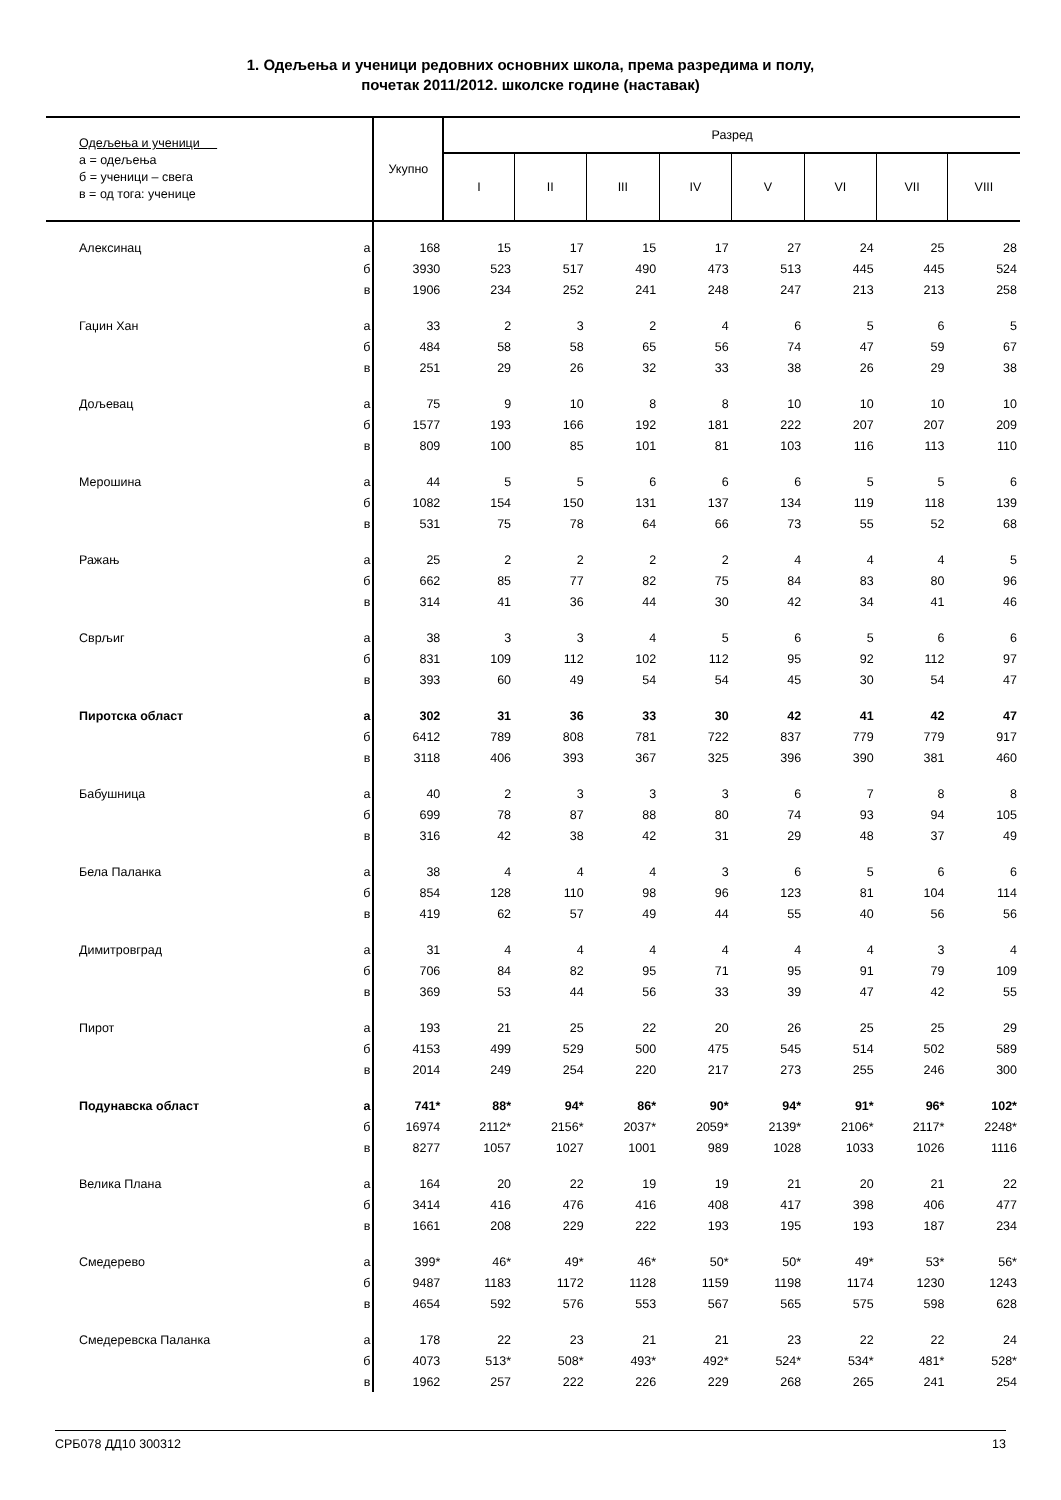1. Одељења и ученици редовних основних школа, према разредима и полу,
почетак 2011/2012. школске године (наставак)
| Одељења и ученици а = одељења б = ученици – свега в = од тога: ученице | | Укупно | Разред | | | | | | | |
| --- | --- | --- | --- | --- | --- | --- | --- | --- | --- | --- |
| | | | I | II | III | IV | V | VI | VII | VIII |
| Алексинац | а | 168 | 15 | 17 | 15 | 17 | 27 | 24 | 25 | 28 |
| | б | 3930 | 523 | 517 | 490 | 473 | 513 | 445 | 445 | 524 |
| | в | 1906 | 234 | 252 | 241 | 248 | 247 | 213 | 213 | 258 |
| Гаџин Хан | а | 33 | 2 | 3 | 2 | 4 | 6 | 5 | 6 | 5 |
| | б | 484 | 58 | 58 | 65 | 56 | 74 | 47 | 59 | 67 |
| | в | 251 | 29 | 26 | 32 | 33 | 38 | 26 | 29 | 38 |
| Дољевац | а | 75 | 9 | 10 | 8 | 8 | 10 | 10 | 10 | 10 |
| | б | 1577 | 193 | 166 | 192 | 181 | 222 | 207 | 207 | 209 |
| | в | 809 | 100 | 85 | 101 | 81 | 103 | 116 | 113 | 110 |
| Мерошина | а | 44 | 5 | 5 | 6 | 6 | 6 | 5 | 5 | 6 |
| | б | 1082 | 154 | 150 | 131 | 137 | 134 | 119 | 118 | 139 |
| | в | 531 | 75 | 78 | 64 | 66 | 73 | 55 | 52 | 68 |
| Ражањ | а | 25 | 2 | 2 | 2 | 2 | 4 | 4 | 4 | 5 |
| | б | 662 | 85 | 77 | 82 | 75 | 84 | 83 | 80 | 96 |
| | в | 314 | 41 | 36 | 44 | 30 | 42 | 34 | 41 | 46 |
| Сврљиг | а | 38 | 3 | 3 | 4 | 5 | 6 | 5 | 6 | 6 |
| | б | 831 | 109 | 112 | 102 | 112 | 95 | 92 | 112 | 97 |
| | в | 393 | 60 | 49 | 54 | 54 | 45 | 30 | 54 | 47 |
| Пиротска област | а | 302 | 31 | 36 | 33 | 30 | 42 | 41 | 42 | 47 |
| | б | 6412 | 789 | 808 | 781 | 722 | 837 | 779 | 779 | 917 |
| | в | 3118 | 406 | 393 | 367 | 325 | 396 | 390 | 381 | 460 |
| Бабушница | а | 40 | 2 | 3 | 3 | 3 | 6 | 7 | 8 | 8 |
| | б | 699 | 78 | 87 | 88 | 80 | 74 | 93 | 94 | 105 |
| | в | 316 | 42 | 38 | 42 | 31 | 29 | 48 | 37 | 49 |
| Бела Паланка | а | 38 | 4 | 4 | 4 | 3 | 6 | 5 | 6 | 6 |
| | б | 854 | 128 | 110 | 98 | 96 | 123 | 81 | 104 | 114 |
| | в | 419 | 62 | 57 | 49 | 44 | 55 | 40 | 56 | 56 |
| Димитровград | а | 31 | 4 | 4 | 4 | 4 | 4 | 4 | 3 | 4 |
| | б | 706 | 84 | 82 | 95 | 71 | 95 | 91 | 79 | 109 |
| | в | 369 | 53 | 44 | 56 | 33 | 39 | 47 | 42 | 55 |
| Пирот | а | 193 | 21 | 25 | 22 | 20 | 26 | 25 | 25 | 29 |
| | б | 4153 | 499 | 529 | 500 | 475 | 545 | 514 | 502 | 589 |
| | в | 2014 | 249 | 254 | 220 | 217 | 273 | 255 | 246 | 300 |
| Подунавска област | а | 741* | 88* | 94* | 86* | 90* | 94* | 91* | 96* | 102* |
| | б | 16974 | 2112* | 2156* | 2037* | 2059* | 2139* | 2106* | 2117* | 2248* |
| | в | 8277 | 1057 | 1027 | 1001 | 989 | 1028 | 1033 | 1026 | 1116 |
| Велика Плана | а | 164 | 20 | 22 | 19 | 19 | 21 | 20 | 21 | 22 |
| | б | 3414 | 416 | 476 | 416 | 408 | 417 | 398 | 406 | 477 |
| | в | 1661 | 208 | 229 | 222 | 193 | 195 | 193 | 187 | 234 |
| Смедерево | а | 399* | 46* | 49* | 46* | 50* | 50* | 49* | 53* | 56* |
| | б | 9487 | 1183 | 1172 | 1128 | 1159 | 1198 | 1174 | 1230 | 1243 |
| | в | 4654 | 592 | 576 | 553 | 567 | 565 | 575 | 598 | 628 |
| Смедеревска Паланка | а | 178 | 22 | 23 | 21 | 21 | 23 | 22 | 22 | 24 |
| | б | 4073 | 513* | 508* | 493* | 492* | 524* | 534* | 481* | 528* |
| | в | 1962 | 257 | 222 | 226 | 229 | 268 | 265 | 241 | 254 |
СРБ078 ДД10 300312 13